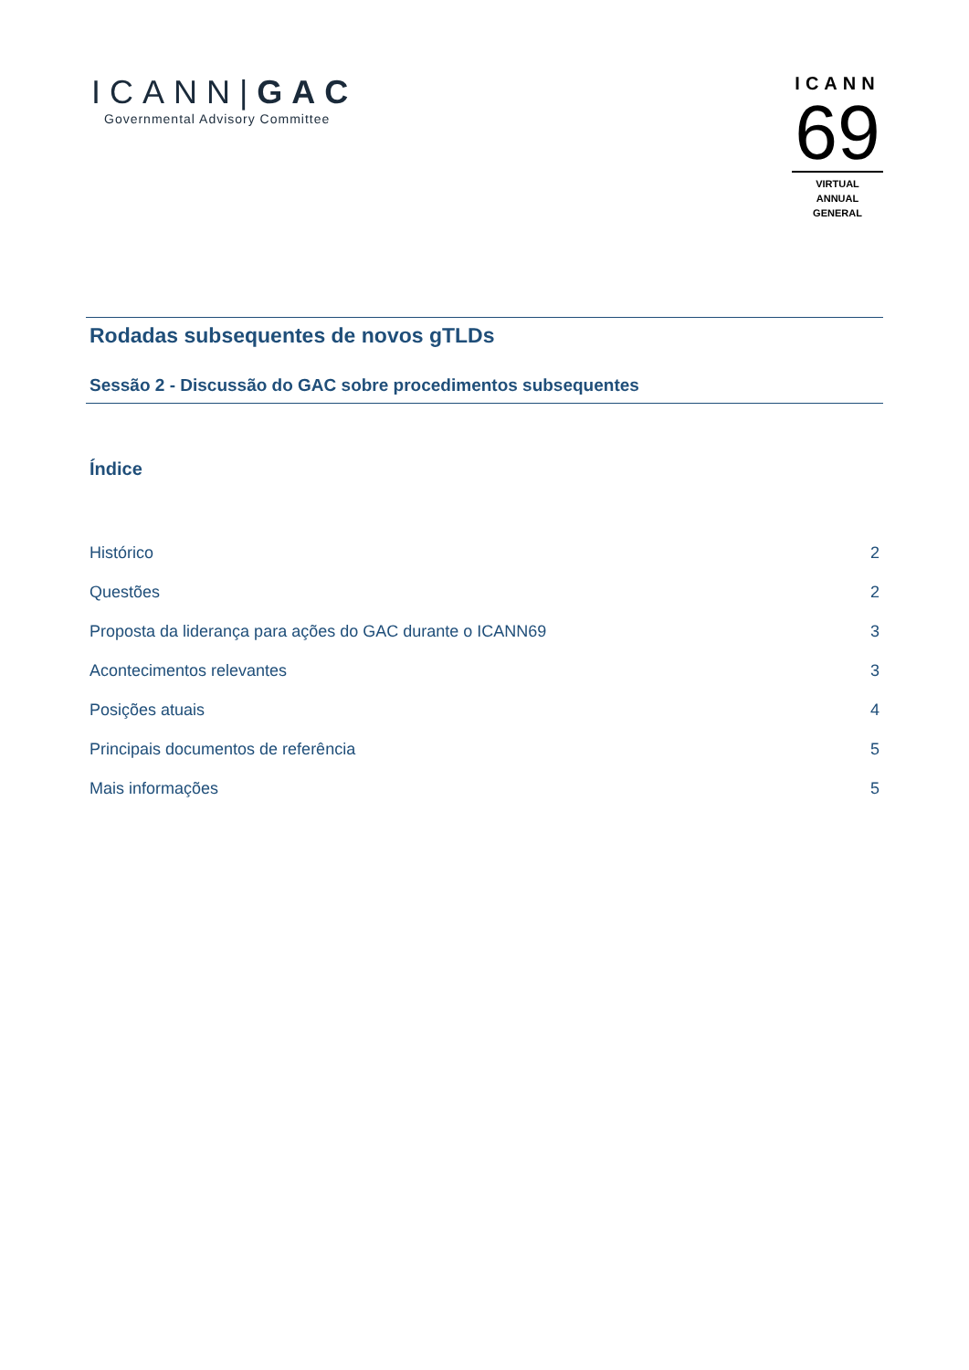ICANN|GAC
Governmental Advisory Committee
ICANN
69
VIRTUAL
ANNUAL GENERAL
Rodadas subsequentes de novos gTLDs
Sessão 2 - Discussão do GAC sobre procedimentos subsequentes
Índice
Histórico 2
Questões 2
Proposta da liderança para ações do GAC durante o ICANN69 3
Acontecimentos relevantes 3
Posições atuais 4
Principais documentos de referência 5
Mais informações 5